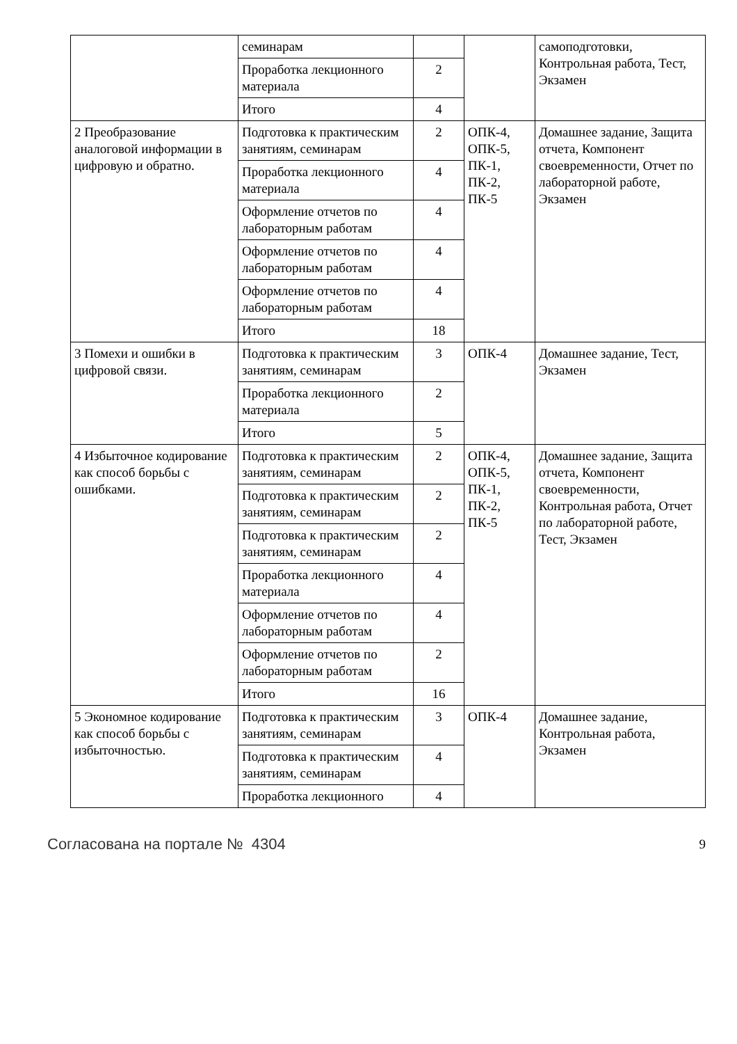| | семинарам | | | самоподготовки, Контрольная работа, Тест, Экзамен |
| | Проработка лекционного материала | 2 | | |
| | Итого | 4 | | |
| 2 Преобразование аналоговой информации в цифровую и обратно. | Подготовка к практическим занятиям, семинарам | 2 | ОПК-4, ОПК-5, ПК-1, ПК-2, ПК-5 | Домашнее задание, Защита отчета, Компонент своевременности, Отчет по лабораторной работе, Экзамен |
| | Проработка лекционного материала | 4 | | |
| | Оформление отчетов по лабораторным работам | 4 | | |
| | Оформление отчетов по лабораторным работам | 4 | | |
| | Оформление отчетов по лабораторным работам | 4 | | |
| | Итого | 18 | | |
| 3 Помехи и ошибки в цифровой связи. | Подготовка к практическим занятиям, семинарам | 3 | ОПК-4 | Домашнее задание, Тест, Экзамен |
| | Проработка лекционного материала | 2 | | |
| | Итого | 5 | | |
| 4 Избыточное кодирование как способ борьбы с ошибками. | Подготовка к практическим занятиям, семинарам | 2 | ОПК-4, ОПК-5, ПК-1, ПК-2, ПК-5 | Домашнее задание, Защита отчета, Компонент своевременности, Контрольная работа, Отчет по лабораторной работе, Тест, Экзамен |
| | Подготовка к практическим занятиям, семинарам | 2 | | |
| | Подготовка к практическим занятиям, семинарам | 2 | | |
| | Проработка лекционного материала | 4 | | |
| | Оформление отчетов по лабораторным работам | 4 | | |
| | Оформление отчетов по лабораторным работам | 2 | | |
| | Итого | 16 | | |
| 5 Экономное кодирование как способ борьбы с избыточностью. | Подготовка к практическим занятиям, семинарам | 3 | ОПК-4 | Домашнее задание, Контрольная работа, Экзамен |
| | Подготовка к практическим занятиям, семинарам | 4 | | |
| | Проработка лекционного | 4 | | |
Согласована на портале № 4304 9